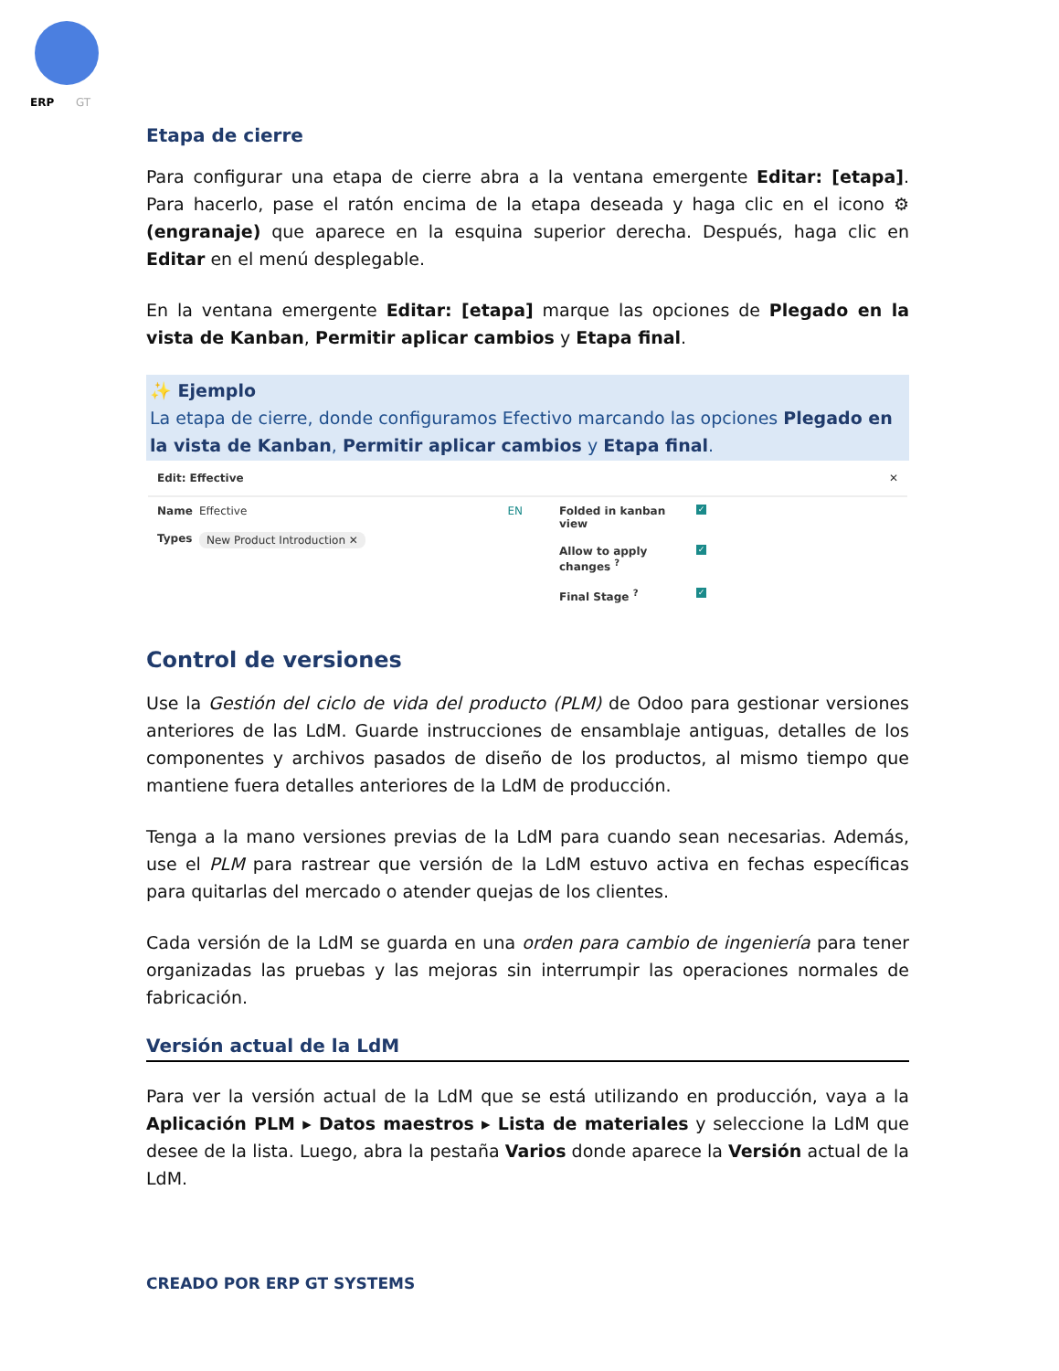ERP
GT
Etapa de cierre
Para configurar una etapa de cierre abra a la ventana emergente Editar: [etapa]. Para hacerlo, pase el ratón encima de la etapa deseada y haga clic en el icono ⚙ (engranaje) que aparece en la esquina superior derecha. Después, haga clic en Editar en el menú desplegable.
En la ventana emergente Editar: [etapa] marque las opciones de Plegado en la vista de Kanban, Permitir aplicar cambios y Etapa final.
✨ Ejemplo
La etapa de cierre, donde configuramos Efectivo marcando las opciones Plegado en la vista de Kanban, Permitir aplicar cambios y Etapa final.
Edit: Effective ✕
Name Effective EN
Types New Product Introduction ✕
Folded in kanban view ✓
Allow to apply changes <sup>?</sup> ✓
Final Stage <sup>?</sup> ✓
Control de versiones
Use la Gestión del ciclo de vida del producto (PLM) de Odoo para gestionar versiones anteriores de las LdM. Guarde instrucciones de ensamblaje antiguas, detalles de los componentes y archivos pasados de diseño de los productos, al mismo tiempo que mantiene fuera detalles anteriores de la LdM de producción.
Tenga a la mano versiones previas de la LdM para cuando sean necesarias. Además, use el PLM para rastrear que versión de la LdM estuvo activa en fechas específicas para quitarlas del mercado o atender quejas de los clientes.
Cada versión de la LdM se guarda en una orden para cambio de ingeniería para tener organizadas las pruebas y las mejoras sin interrumpir las operaciones normales de fabricación.
Versión actual de la LdM
Para ver la versión actual de la LdM que se está utilizando en producción, vaya a la Aplicación PLM ▸ Datos maestros ▸ Lista de materiales y seleccione la LdM que desee de la lista. Luego, abra la pestaña Varios donde aparece la Versión actual de la LdM.
CREADO POR ERP GT SYSTEMS